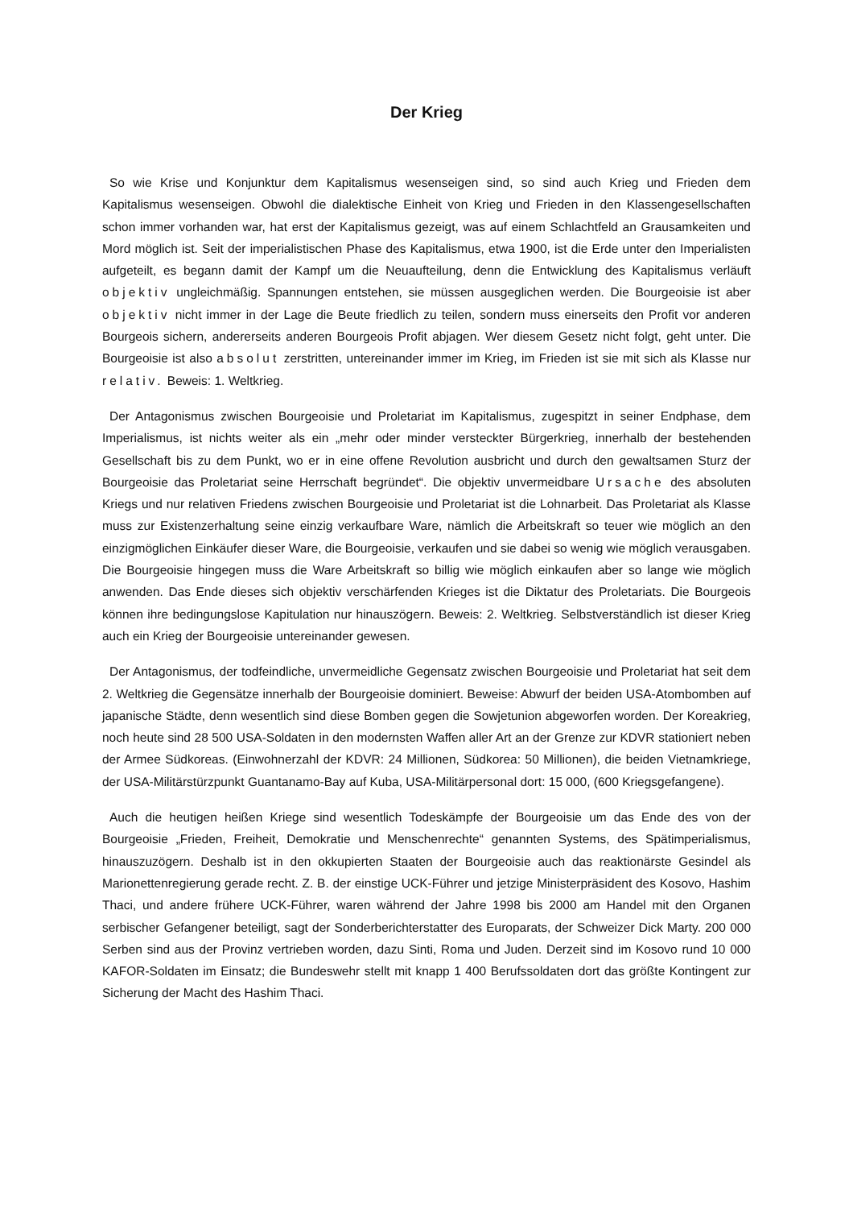Der Krieg
So wie Krise und Konjunktur dem Kapitalismus wesenseigen sind, so sind auch Krieg und Frieden dem Kapitalismus wesenseigen. Obwohl die dialektische Einheit von Krieg und Frieden in den Klassengesellschaften schon immer vorhanden war, hat erst der Kapitalismus gezeigt, was auf einem Schlachtfeld an Grausamkeiten und Mord möglich ist. Seit der imperialistischen Phase des Kapitalismus, etwa 1900, ist die Erde unter den Imperialisten aufgeteilt, es begann damit der Kampf um die Neuaufteilung, denn die Entwicklung des Kapitalismus verläuft objektiv ungleichmäßig. Spannungen entstehen, sie müssen ausgeglichen werden. Die Bourgeoisie ist aber objektiv nicht immer in der Lage die Beute friedlich zu teilen, sondern muss einerseits den Profit vor anderen Bourgeois sichern, andererseits anderen Bourgeois Profit abjagen. Wer diesem Gesetz nicht folgt, geht unter. Die Bourgeoisie ist also absolut zerstritten, untereinander immer im Krieg, im Frieden ist sie mit sich als Klasse nur relativ. Beweis: 1. Weltkrieg.
Der Antagonismus zwischen Bourgeoisie und Proletariat im Kapitalismus, zugespitzt in seiner Endphase, dem Imperialismus, ist nichts weiter als ein „mehr oder minder versteckter Bürgerkrieg, innerhalb der bestehenden Gesellschaft bis zu dem Punkt, wo er in eine offene Revolution ausbricht und durch den gewaltsamen Sturz der Bourgeoisie das Proletariat seine Herrschaft begründet“. Die objektiv unvermeidbare Ursache des absoluten Kriegs und nur relativen Friedens zwischen Bourgeoisie und Proletariat ist die Lohnarbeit. Das Proletariat als Klasse muss zur Existenzerhaltung seine einzig verkaufbare Ware, nämlich die Arbeitskraft so teuer wie möglich an den einzigmöglichen Einkäufer dieser Ware, die Bourgeoisie, verkaufen und sie dabei so wenig wie möglich verausgaben. Die Bourgeoisie hingegen muss die Ware Arbeitskraft so billig wie möglich einkaufen aber so lange wie möglich anwenden. Das Ende dieses sich objektiv verschärfenden Krieges ist die Diktatur des Proletariats. Die Bourgeois können ihre bedingungslose Kapitulation nur hinauszögern. Beweis: 2. Weltkrieg. Selbstverständlich ist dieser Krieg auch ein Krieg der Bourgeoisie untereinander gewesen.
Der Antagonismus, der todfeindliche, unvermeidliche Gegensatz zwischen Bourgeoisie und Proletariat hat seit dem 2. Weltkrieg die Gegensätze innerhalb der Bourgeoisie dominiert. Beweise: Abwurf der beiden USA-Atombomben auf japanische Städte, denn wesentlich sind diese Bomben gegen die Sowjetunion abgeworfen worden. Der Koreakrieg, noch heute sind 28 500 USA-Soldaten in den modernsten Waffen aller Art an der Grenze zur KDVR stationiert neben der Armee Südkoreas. (Einwohnerzahl der KDVR: 24 Millionen, Südkorea: 50 Millionen), die beiden Vietnamkriege, der USA-Militärstürzpunkt Guantanamo-Bay auf Kuba, USA-Militärpersonal dort: 15 000, (600 Kriegsgefangene).
Auch die heutigen heißen Kriege sind wesentlich Todeskämpfe der Bourgeoisie um das Ende des von der Bourgeoisie „Frieden, Freiheit, Demokratie und Menschenrechte“ genannten Systems, des Spätimperialismus, hinauszuzögern. Deshalb ist in den okkupierten Staaten der Bourgeoisie auch das reaktionärste Gesindel als Marionettenregierung gerade recht. Z. B. der einstige UCK-Führer und jetzige Ministerpräsident des Kosovo, Hashim Thaci, und andere frühere UCK-Führer, waren während der Jahre 1998 bis 2000 am Handel mit den Organen serbischer Gefangener beteiligt, sagt der Sonderberichterstatter des Europarats, der Schweizer Dick Marty. 200 000 Serben sind aus der Provinz vertrieben worden, dazu Sinti, Roma und Juden. Derzeit sind im Kosovo rund 10 000 KAFOR-Soldaten im Einsatz; die Bundeswehr stellt mit knapp 1 400 Berufssoldaten dort das größte Kontingent zur Sicherung der Macht des Hashim Thaci.